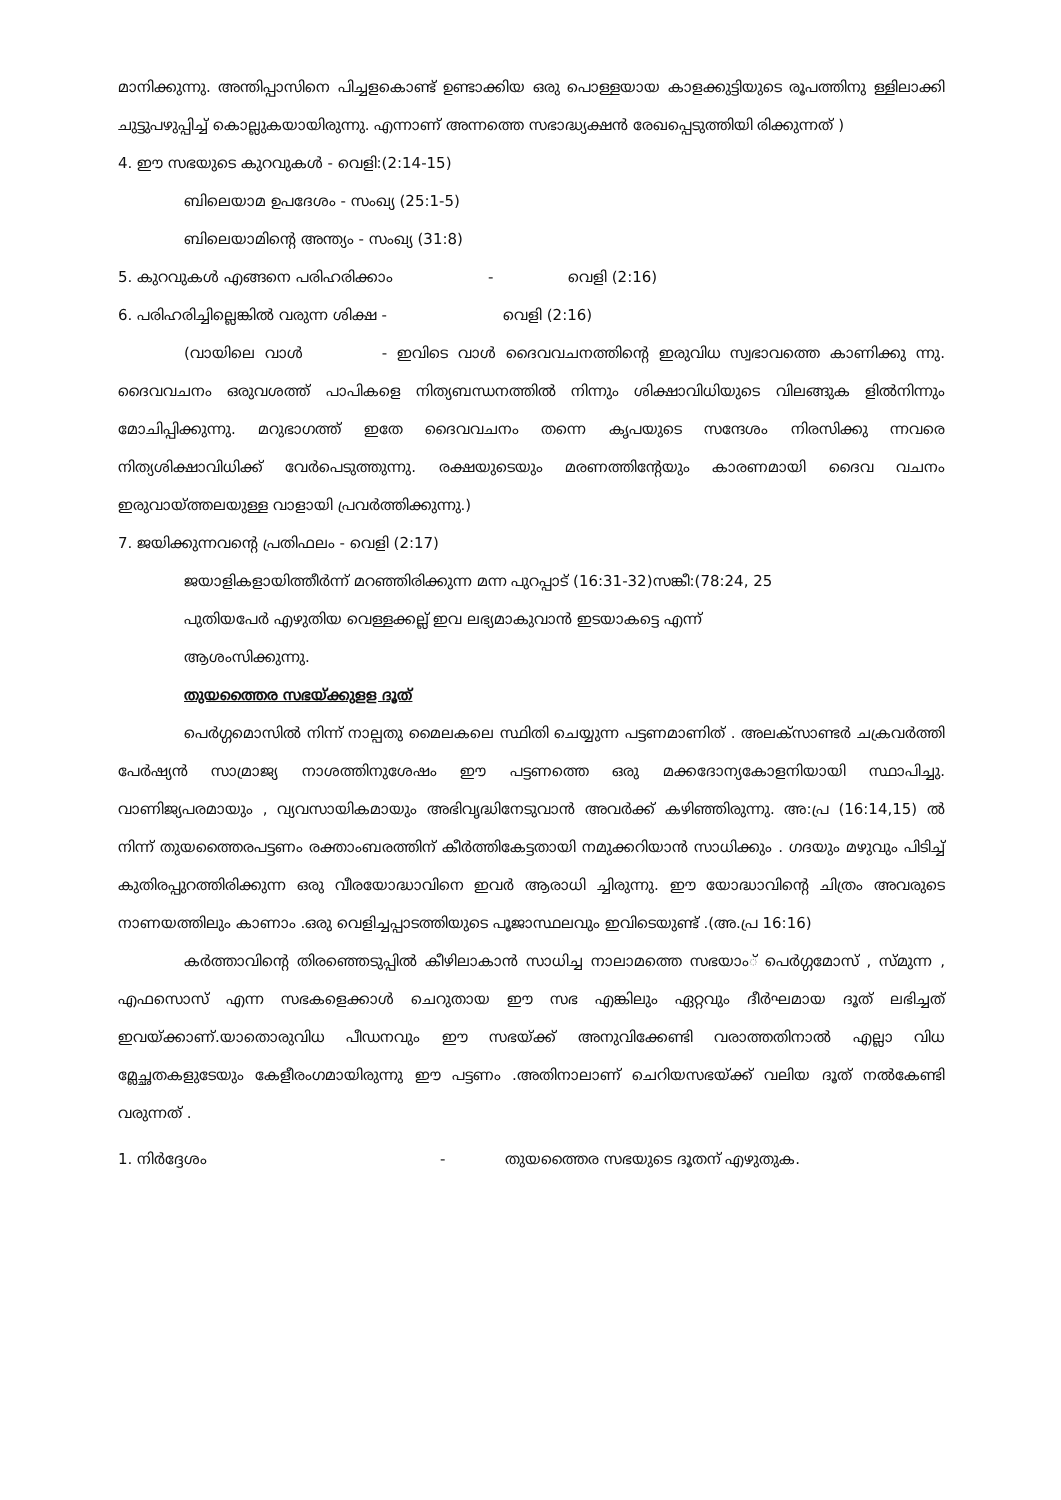മാനിക്കുന്നു. അന്തിപ്പാസിനെ പിച്ചളകൊണ്ട് ഉണ്ടാക്കിയ ഒരു പൊള്ളയായ കാളക്കുട്ടിയുടെ രൂപത്തിനു ള്ളിലാക്കി ചുട്ടുപഴുപ്പിച്ച് കൊല്ലുകയായിരുന്നു. എന്നാണ് അന്നത്തെ സഭാദ്ധ്യക്ഷൻ രേഖപ്പെടുത്തിയി രിക്കുന്നത് )
4. ഈ സഭയുടെ കുറവുകൾ - വെളി:(2:14-15)
ബിലെയാമ ഉപദേശം - സംഖ്യ (25:1-5)
ബിലെയാമിന്റെ അന്ത്യം - സംഖ്യ (31:8)
5. കുറവുകൾ എങ്ങനെ പരിഹരിക്കാം - വെളി (2:16)
6. പരിഹരിച്ചില്ലെങ്കിൽ വരുന്ന ശിക്ഷ - വെളി (2:16)
(വായിലെ വാൾ - ഇവിടെ വാൾ ദൈവവചനത്തിന്റെ ഇരുവിധ സ്വഭാവത്തെ കാണിക്കു ന്നു. ദൈവവചനം ഒരുവശത്ത് പാപികളെ നിത്യബന്ധനത്തിൽ നിന്നും ശിക്ഷാവിധിയുടെ വിലങ്ങുക ളിൽനിന്നും മോചിപ്പിക്കുന്നു. മറുഭാഗത്ത് ഇതേ ദൈവവചനം തന്നെ കൃപയുടെ സന്ദേശം നിരസിക്കു ന്നവരെ നിത്യശിക്ഷാവിധിക്ക് വേർപെടുത്തുന്നു. രക്ഷയുടെയും മരണത്തിന്റേയും കാരണമായി ദൈവ വചനം ഇരുവായ്ത്തലയുള്ള വാളായി പ്രവർത്തിക്കുന്നു.)
7. ജയിക്കുന്നവന്റെ പ്രതിഫലം - വെളി (2:17)
ജയാളികളായിത്തീർന്ന് മറഞ്ഞിരിക്കുന്ന മന്ന പുറപ്പാട് (16:31-32)സങ്കീ:(78:24, 25
പുതിയപേർ എഴുതിയ വെള്ളക്കല്ല് ഇവ ലഭ്യമാകുവാൻ ഇടയാകട്ടെ എന്ന്
ആശംസിക്കുന്നു.
തുയത്തൈര സഭയ്ക്കുളള ദൂത്
പെർഗ്ഗമൊസിൽ നിന്ന് നാല്പതു മൈലകലെ സ്ഥിതി ചെയ്യുന്ന പട്ടണമാണിത് . അലക്സാണ്ടർ ചക്രവർത്തി പേർഷ്യൻ സാമ്രാജ്യ നാശത്തിനുശേഷം ഈ പട്ടണത്തെ ഒരു മക്കദോന്യകോളനിയായി സ്ഥാപിച്ചു. വാണിജ്യപരമായും , വ്യവസായികമായും അഭിവൃദ്ധിനേടുവാൻ അവർക്ക് കഴിഞ്ഞിരുന്നു. അ:പ്ര (16:14,15) ൽ നിന്ന് തുയത്തൈരപട്ടണം രക്താംബരത്തിന് കീർത്തികേട്ടതായി നമുക്കറിയാൻ സാധിക്കും . ഗദയും മഴുവും പിടിച്ച് കുതിരപ്പുറത്തിരിക്കുന്ന ഒരു വീരയോദ്ധാവിനെ ഇവർ ആരാധി ച്ചിരുന്നു. ഈ യോദ്ധാവിന്റെ ചിത്രം അവരുടെ നാണയത്തിലും കാണാം .ഒരു വെളിച്ചപ്പാടത്തിയുടെ പൂജാസ്ഥലവും ഇവിടെയുണ്ട് .(അ.പ്ര 16:16)
കർത്താവിന്റെ തിരഞ്ഞെടുപ്പിൽ കീഴിലാകാൻ സാധിച്ച നാലാമത്തെ സഭയാം് പെർഗ്ഗമോസ് , സ്മുന്ന , എഫസൊസ് എന്ന സഭകളെക്കാൾ ചെറുതായ ഈ സഭ എങ്കിലും ഏറ്റവും ദീർഘമായ ദൂത് ലഭിച്ചത് ഇവയ്ക്കാണ്.യാതൊരുവിധ പീഡനവും ഈ സഭയ്ക്ക് അനുവിക്കേണ്ടി വരാത്തതിനാൽ എല്ലാ വിധ മ്ലേച്ഛതകളുടേയും കേളീരംഗമായിരുന്നു ഈ പട്ടണം .അതിനാലാണ് ചെറിയസഭയ്ക്ക് വലിയ ദൂത് നൽകേണ്ടി വരുന്നത് .
1. നിർദ്ദേശം - തുയത്തൈര സഭയുടെ ദൂതന് എഴുതുക.